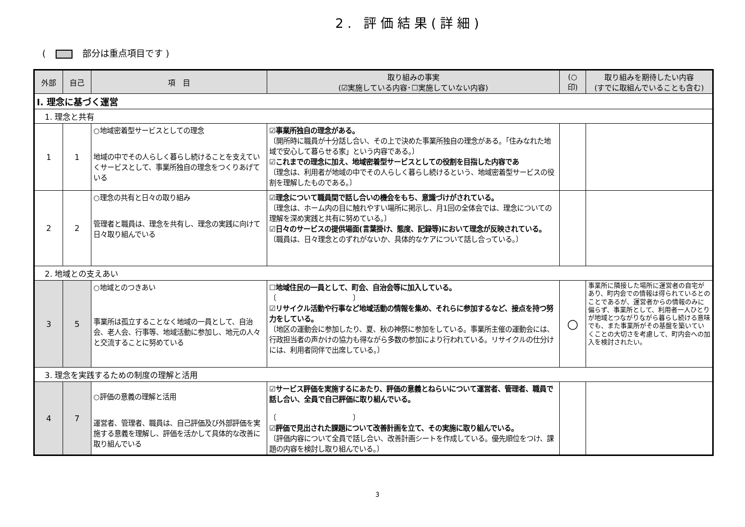2. 評価結果(詳細)
( 部分は重点項目です )
| 外部 | 自己 | 項 目 | 取り組みの事実 (☑実施している内容･☐実施していない内容) | (○ 印) | 取り組みを期待したい内容 (すでに取組んでいることも含む) |
| --- | --- | --- | --- | --- | --- |
| Ⅰ. 理念に基づく運営 | | | | | |
| 1. 理念と共有 | | | | | |
| 1 | 1 | ○地域密着型サービスとしての理念 地域の中でその人らしく暮らし続けることを支えていくサービスとして、事業所独自の理念をつくりあげている | ☑事業所独自の理念がある。 〔開所時に職員が十分話し合い、その上で決めた事業所独自の理念がある。「住みなれた地域で安心して暮らせる家」という内容である。〕 ☑これまでの理念に加え、地域密着型サービスとしての役割を目指した内容であ 〔理念は、利用者が地域の中でその人らしく暮らし続けるという、地域密着型サービスの役割を理解したものである。〕 | | |
| 2 | 2 | ○理念の共有と日々の取り組み 管理者と職員は、理念を共有し、理念の実践に向けて日々取り組んでいる | ☑理念について職員間で話し合いの機会をもち、意識づけがされている。 〔理念は、ホーム内の目に触れやすい場所に掲示し、月1回の全体会では、理念についての理解を深め実践と共有に努めている。〕 ☑日々のサービスの提供場面(言葉掛け、態度、記録等)において理念が反映されている。 〔職員は、日々理念とのずれがないか、具体的なケアについて話し合っている。〕 | | |
| 2. 地域との支えあい | | | | | |
| 3 | 5 | ○地域とのつきあい 事業所は孤立することなく地域の一員として、自治会、老人会、行事等、地域活動に参加し、地元の人々と交流することに努めている | ☐地域住民の一員として、町会、自治会等に加入している。 〔 〕 ☑リサイクル活動や行事など地域活動の情報を集め、それらに参加するなど、接点を持つ努力をしている。 〔地区の運動会に参加したり、夏、秋の神祭に参加をしている。事業所主催の運動会には、行政担当者の声かけの協力も得ながら多数の参加により行われている。リサイクルの仕分けには、利用者同伴で出席している。〕 | ○ | 事業所に隣接した場所に運営者の自宅があり、町内会での情報は得られているとのことであるが、運営者からの情報のみに偏らず、事業所として、利用者一人ひとりが地域とつながりながら暮らし続ける意味でも、また事業所がその基盤を築いていくことの大切さを考慮して、町内会への加入を検討されたい。 |
| 3. 理念を実践するための制度の理解と活用 | | | | | |
| 4 | 7 | ○評価の意義の理解と活用 運営者、管理者、職員は、自己評価及び外部評価を実施する意義を理解し、評価を活かして具体的な改善に取り組んでいる | ☑サービス評価を実施するにあたり、評価の意義とねらいについて運営者、管理者、職員で話し合い、全員で自己評価に取り組んでいる。 〔 〕 ☑評価で見出された課題について改善計画を立て、その実施に取り組んでいる。 〔評価内容について全員で話し合い、改善計画シートを作成している。優先順位をつけ、課題の内容を検討し取り組んでいる。〕 | | |
3